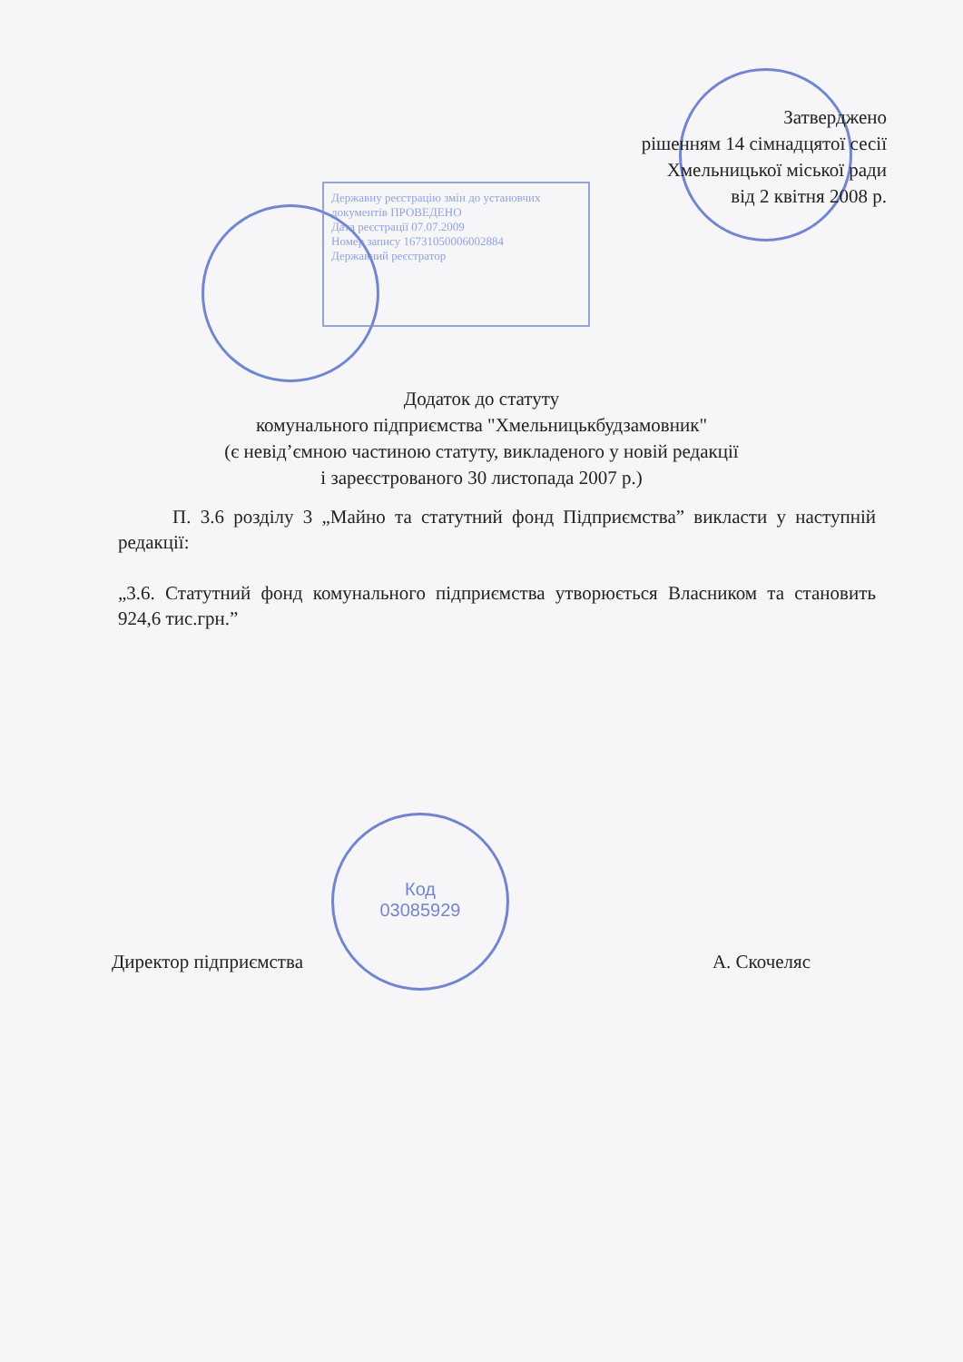Затверджено
рішенням 14 сімнадцятої сесії
Хмельницької міської ради
від 2 квітня 2008 р.
Державну реєстрацію змін до установчих документів ПРОВЕДЕНО
Дата реєстрації 07.07.2009
Номер запису 16731050006002884
Державний реєстратор
Додаток до статуту
комунального підприємства "Хмельницькбудзамовник"
(є невід’ємною частиною статуту, викладеного у новій редакції
і зареєстрованого 30 листопада 2007 р.)
П. 3.6 розділу 3 „Майно та статутний фонд Підприємства” викласти у наступній редакції:
„3.6. Статутний фонд комунального підприємства утворюється Власником та становить 924,6 тис.грн.”
Код
03085929
Директор підприємства А. Скочеляс